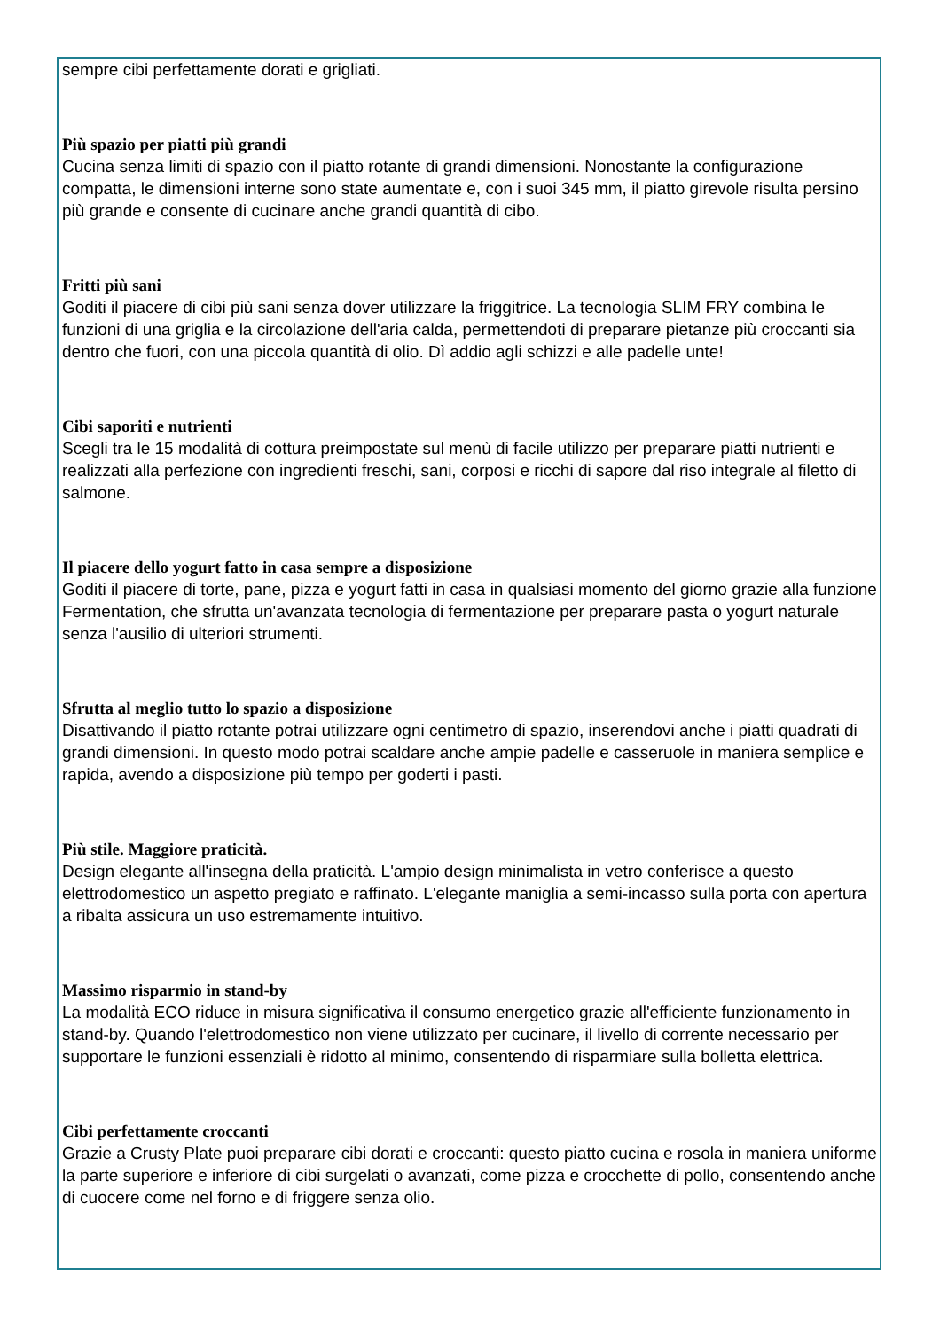sempre cibi perfettamente dorati e grigliati.
Più spazio per piatti più grandi
Cucina senza limiti di spazio con il piatto rotante di grandi dimensioni. Nonostante la configurazione compatta, le dimensioni interne sono state aumentate e, con i suoi 345 mm, il piatto girevole risulta persino più grande e consente di cucinare anche grandi quantità di cibo.
Fritti più sani
Goditi il piacere di cibi più sani senza dover utilizzare la friggitrice. La tecnologia SLIM FRY combina le funzioni di una griglia e la circolazione dell'aria calda, permettendoti di preparare pietanze più croccanti sia dentro che fuori, con una piccola quantità di olio. Dì addio agli schizzi e alle padelle unte!
Cibi saporiti e nutrienti
Scegli tra le 15 modalità di cottura preimpostate sul menù di facile utilizzo per preparare piatti nutrienti e realizzati alla perfezione con ingredienti freschi, sani, corposi e ricchi di sapore dal riso integrale al filetto di salmone.
Il piacere dello yogurt fatto in casa sempre a disposizione
Goditi il piacere di torte, pane, pizza e yogurt fatti in casa in qualsiasi momento del giorno grazie alla funzione Fermentation, che sfrutta un'avanzata tecnologia di fermentazione per preparare pasta o yogurt naturale senza l'ausilio di ulteriori strumenti.
Sfrutta al meglio tutto lo spazio a disposizione
Disattivando il piatto rotante potrai utilizzare ogni centimetro di spazio, inserendovi anche i piatti quadrati di grandi dimensioni. In questo modo potrai scaldare anche ampie padelle e casseruole in maniera semplice e rapida, avendo a disposizione più tempo per goderti i pasti.
Più stile. Maggiore praticità.
Design elegante all'insegna della praticità. L'ampio design minimalista in vetro conferisce a questo elettrodomestico un aspetto pregiato e raffinato. L'elegante maniglia a semi-incasso sulla porta con apertura a ribalta assicura un uso estremamente intuitivo.
Massimo risparmio in stand-by
La modalità ECO riduce in misura significativa il consumo energetico grazie all'efficiente funzionamento in stand-by. Quando l'elettrodomestico non viene utilizzato per cucinare, il livello di corrente necessario per supportare le funzioni essenziali è ridotto al minimo, consentendo di risparmiare sulla bolletta elettrica.
Cibi perfettamente croccanti
Grazie a Crusty Plate puoi preparare cibi dorati e croccanti: questo piatto cucina e rosola in maniera uniforme la parte superiore e inferiore di cibi surgelati o avanzati, come pizza e crocchette di pollo, consentendo anche di cuocere come nel forno e di friggere senza olio.